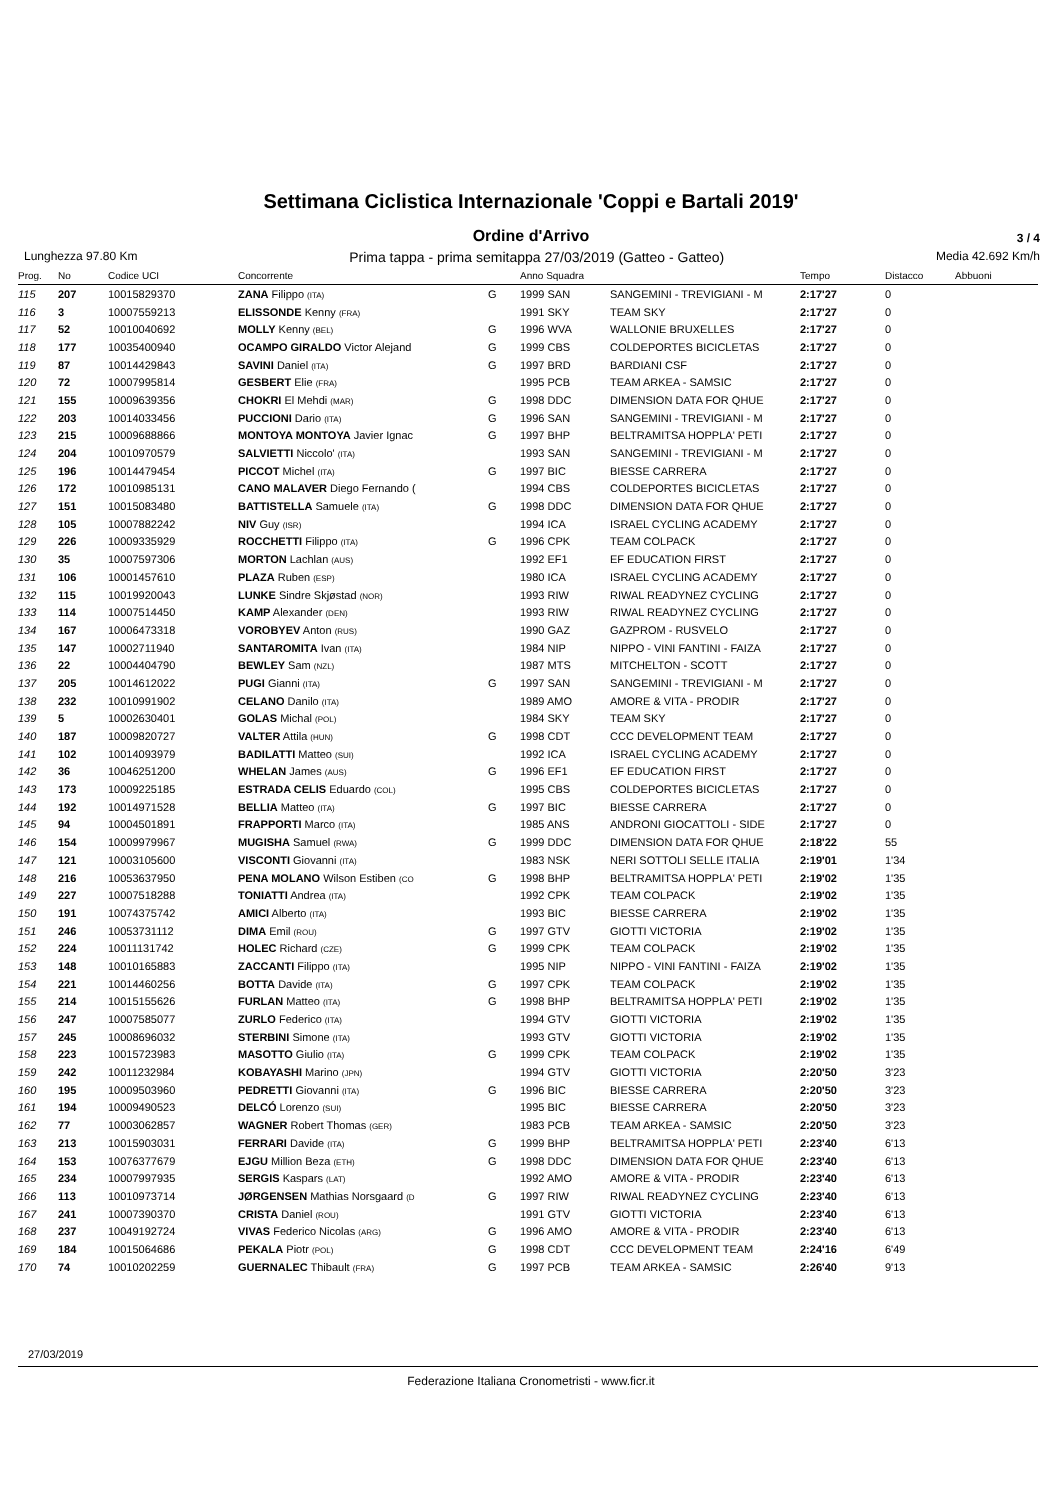Settimana Ciclistica Internazionale 'Coppi e Bartali 2019'
Ordine d'Arrivo
3 / 4
Lunghezza 97.80 Km Prima tappa - prima semitappa 27/03/2019 (Gatteo - Gatteo) Media 42.692 Km/h
| Prog. | No | Codice UCI | Concorrente | | Anno Squadra | | Tempo | Distacco | Abbuoni |
| --- | --- | --- | --- | --- | --- | --- | --- | --- | --- |
| 115 | 207 | 10015829370 | ZANA Filippo (ITA) | G | 1999 SAN | SANGEMINI - TREVIGIANI - M | 2:17'27 | 0 | |
| 116 | 3 | 10007559213 | ELISSONDE Kenny (FRA) | | 1991 SKY | TEAM SKY | 2:17'27 | 0 | |
| 117 | 52 | 10010040692 | MOLLY Kenny (BEL) | G | 1996 WVA | WALLONIE BRUXELLES | 2:17'27 | 0 | |
| 118 | 177 | 10035400940 | OCAMPO GIRALDO Victor Alejand | G | 1999 CBS | COLDEPORTES BICICLETAS | 2:17'27 | 0 | |
| 119 | 87 | 10014429843 | SAVINI Daniel (ITA) | G | 1997 BRD | BARDIANI CSF | 2:17'27 | 0 | |
| 120 | 72 | 10007995814 | GESBERT Elie (FRA) | | 1995 PCB | TEAM ARKEA - SAMSIC | 2:17'27 | 0 | |
| 121 | 155 | 10009639356 | CHOKRI El Mehdi (MAR) | G | 1998 DDC | DIMENSION DATA FOR QHUE | 2:17'27 | 0 | |
| 122 | 203 | 10014033456 | PUCCIONI Dario (ITA) | G | 1996 SAN | SANGEMINI - TREVIGIANI - M | 2:17'27 | 0 | |
| 123 | 215 | 10009688866 | MONTOYA MONTOYA Javier Ignac | G | 1997 BHP | BELTRAMITSA HOPPLA' PETI | 2:17'27 | 0 | |
| 124 | 204 | 10010970579 | SALVIETTI Niccolo' (ITA) | | 1993 SAN | SANGEMINI - TREVIGIANI - M | 2:17'27 | 0 | |
| 125 | 196 | 10014479454 | PICCOT Michel (ITA) | G | 1997 BIC | BIESSE CARRERA | 2:17'27 | 0 | |
| 126 | 172 | 10010985131 | CANO MALAVER Diego Fernando ( | | 1994 CBS | COLDEPORTES BICICLETAS | 2:17'27 | 0 | |
| 127 | 151 | 10015083480 | BATTISTELLA Samuele (ITA) | G | 1998 DDC | DIMENSION DATA FOR QHUE | 2:17'27 | 0 | |
| 128 | 105 | 10007882242 | NIV Guy (ISR) | | 1994 ICA | ISRAEL CYCLING ACADEMY | 2:17'27 | 0 | |
| 129 | 226 | 10009335929 | ROCCHETTI Filippo (ITA) | G | 1996 CPK | TEAM COLPACK | 2:17'27 | 0 | |
| 130 | 35 | 10007597306 | MORTON Lachlan (AUS) | | 1992 EF1 | EF EDUCATION FIRST | 2:17'27 | 0 | |
| 131 | 106 | 10001457610 | PLAZA Ruben (ESP) | | 1980 ICA | ISRAEL CYCLING ACADEMY | 2:17'27 | 0 | |
| 132 | 115 | 10019920043 | LUNKE Sindre Skjøstad (NOR) | | 1993 RIW | RIWAL READYNEZ CYCLING | 2:17'27 | 0 | |
| 133 | 114 | 10007514450 | KAMP Alexander (DEN) | | 1993 RIW | RIWAL READYNEZ CYCLING | 2:17'27 | 0 | |
| 134 | 167 | 10006473318 | VOROBYEV Anton (RUS) | | 1990 GAZ | GAZPROM - RUSVELO | 2:17'27 | 0 | |
| 135 | 147 | 10002711940 | SANTAROMITA Ivan (ITA) | | 1984 NIP | NIPPO - VINI FANTINI - FAIZA | 2:17'27 | 0 | |
| 136 | 22 | 10004404790 | BEWLEY Sam (NZL) | | 1987 MTS | MITCHELTON - SCOTT | 2:17'27 | 0 | |
| 137 | 205 | 10014612022 | PUGI Gianni (ITA) | G | 1997 SAN | SANGEMINI - TREVIGIANI - M | 2:17'27 | 0 | |
| 138 | 232 | 10010991902 | CELANO Danilo (ITA) | | 1989 AMO | AMORE & VITA - PRODIR | 2:17'27 | 0 | |
| 139 | 5 | 10002630401 | GOLAS Michal (POL) | | 1984 SKY | TEAM SKY | 2:17'27 | 0 | |
| 140 | 187 | 10009820727 | VALTER Attila (HUN) | G | 1998 CDT | CCC DEVELOPMENT TEAM | 2:17'27 | 0 | |
| 141 | 102 | 10014093979 | BADILATTI Matteo (SUI) | | 1992 ICA | ISRAEL CYCLING ACADEMY | 2:17'27 | 0 | |
| 142 | 36 | 10046251200 | WHELAN James (AUS) | G | 1996 EF1 | EF EDUCATION FIRST | 2:17'27 | 0 | |
| 143 | 173 | 10009225185 | ESTRADA CELIS Eduardo (COL) | | 1995 CBS | COLDEPORTES BICICLETAS | 2:17'27 | 0 | |
| 144 | 192 | 10014971528 | BELLIA Matteo (ITA) | G | 1997 BIC | BIESSE CARRERA | 2:17'27 | 0 | |
| 145 | 94 | 10004501891 | FRAPPORTI Marco (ITA) | | 1985 ANS | ANDRONI GIOCATTOLI - SIDE | 2:17'27 | 0 | |
| 146 | 154 | 10009979967 | MUGISHA Samuel (RWA) | G | 1999 DDC | DIMENSION DATA FOR QHUE | 2:18'22 | 55 | |
| 147 | 121 | 10003105600 | VISCONTI Giovanni (ITA) | | 1983 NSK | NERI SOTTOLI SELLE ITALIA | 2:19'01 | 1'34 | |
| 148 | 216 | 10053637950 | PENA MOLANO Wilson Estiben (CO | G | 1998 BHP | BELTRAMITSA HOPPLA' PETI | 2:19'02 | 1'35 | |
| 149 | 227 | 10007518288 | TONIATTI Andrea (ITA) | | 1992 CPK | TEAM COLPACK | 2:19'02 | 1'35 | |
| 150 | 191 | 10074375742 | AMICI Alberto (ITA) | | 1993 BIC | BIESSE CARRERA | 2:19'02 | 1'35 | |
| 151 | 246 | 10053731112 | DIMA Emil (ROU) | G | 1997 GTV | GIOTTI VICTORIA | 2:19'02 | 1'35 | |
| 152 | 224 | 10011131742 | HOLEC Richard (CZE) | G | 1999 CPK | TEAM COLPACK | 2:19'02 | 1'35 | |
| 153 | 148 | 10010165883 | ZACCANTI Filippo (ITA) | | 1995 NIP | NIPPO - VINI FANTINI - FAIZA | 2:19'02 | 1'35 | |
| 154 | 221 | 10014460256 | BOTTA Davide (ITA) | G | 1997 CPK | TEAM COLPACK | 2:19'02 | 1'35 | |
| 155 | 214 | 10015155626 | FURLAN Matteo (ITA) | G | 1998 BHP | BELTRAMITSA HOPPLA' PETI | 2:19'02 | 1'35 | |
| 156 | 247 | 10007585077 | ZURLO Federico (ITA) | | 1994 GTV | GIOTTI VICTORIA | 2:19'02 | 1'35 | |
| 157 | 245 | 10008696032 | STERBINI Simone (ITA) | | 1993 GTV | GIOTTI VICTORIA | 2:19'02 | 1'35 | |
| 158 | 223 | 10015723983 | MASOTTO Giulio (ITA) | G | 1999 CPK | TEAM COLPACK | 2:19'02 | 1'35 | |
| 159 | 242 | 10011232984 | KOBAYASHI Marino (JPN) | | 1994 GTV | GIOTTI VICTORIA | 2:20'50 | 3'23 | |
| 160 | 195 | 10009503960 | PEDRETTI Giovanni (ITA) | G | 1996 BIC | BIESSE CARRERA | 2:20'50 | 3'23 | |
| 161 | 194 | 10009490523 | DELCÓ Lorenzo (SUI) | | 1995 BIC | BIESSE CARRERA | 2:20'50 | 3'23 | |
| 162 | 77 | 10003062857 | WAGNER Robert Thomas (GER) | | 1983 PCB | TEAM ARKEA - SAMSIC | 2:20'50 | 3'23 | |
| 163 | 213 | 10015903031 | FERRARI Davide (ITA) | G | 1999 BHP | BELTRAMITSA HOPPLA' PETI | 2:23'40 | 6'13 | |
| 164 | 153 | 10076377679 | EJGU Million Beza (ETH) | G | 1998 DDC | DIMENSION DATA FOR QHUE | 2:23'40 | 6'13 | |
| 165 | 234 | 10007997935 | SERGIS Kaspars (LAT) | | 1992 AMO | AMORE & VITA - PRODIR | 2:23'40 | 6'13 | |
| 166 | 113 | 10010973714 | JØRGENSEN Mathias Norsgaard (D | G | 1997 RIW | RIWAL READYNEZ CYCLING | 2:23'40 | 6'13 | |
| 167 | 241 | 10007390370 | CRISTA Daniel (ROU) | | 1991 GTV | GIOTTI VICTORIA | 2:23'40 | 6'13 | |
| 168 | 237 | 10049192724 | VIVAS Federico Nicolas (ARG) | G | 1996 AMO | AMORE & VITA - PRODIR | 2:23'40 | 6'13 | |
| 169 | 184 | 10015064686 | PEKALA Piotr (POL) | G | 1998 CDT | CCC DEVELOPMENT TEAM | 2:24'16 | 6'49 | |
| 170 | 74 | 10010202259 | GUERNALEC Thibault (FRA) | G | 1997 PCB | TEAM ARKEA - SAMSIC | 2:26'40 | 9'13 | |
27/03/2019
Federazione Italiana Cronometristi - www.ficr.it